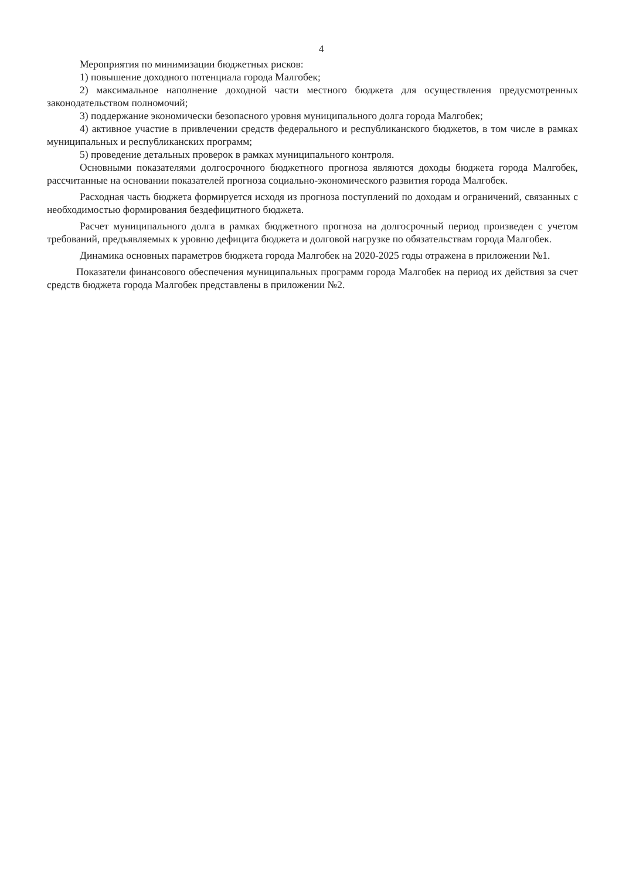4
Мероприятия по минимизации бюджетных рисков:
1) повышение доходного потенциала города Малгобек;
2) максимальное наполнение доходной части местного бюджета для осуществления предусмотренных законодательством полномочий;
3) поддержание экономически безопасного уровня муниципального долга города Малгобек;
4) активное участие в привлечении средств федерального и республиканского бюджетов, в том числе в рамках муниципальных и республиканских программ;
5) проведение детальных проверок в рамках муниципального контроля.
Основными показателями долгосрочного бюджетного прогноза являются доходы бюджета города Малгобек, рассчитанные на основании показателей прогноза социально-экономического развития города Малгобек.
Расходная часть бюджета формируется исходя из прогноза поступлений по доходам и ограничений, связанных с необходимостью формирования бездефицитного бюджета.
Расчет муниципального долга в рамках бюджетного прогноза на долгосрочный период произведен с учетом требований, предъявляемых к уровню дефицита бюджета и долговой нагрузке по обязательствам города Малгобек.
Динамика основных параметров бюджета города Малгобек на 2020-2025 годы отражена в приложении №1.
Показатели финансового обеспечения муниципальных программ города Малгобек на период их действия за счет средств бюджета города Малгобек представлены в приложении №2.